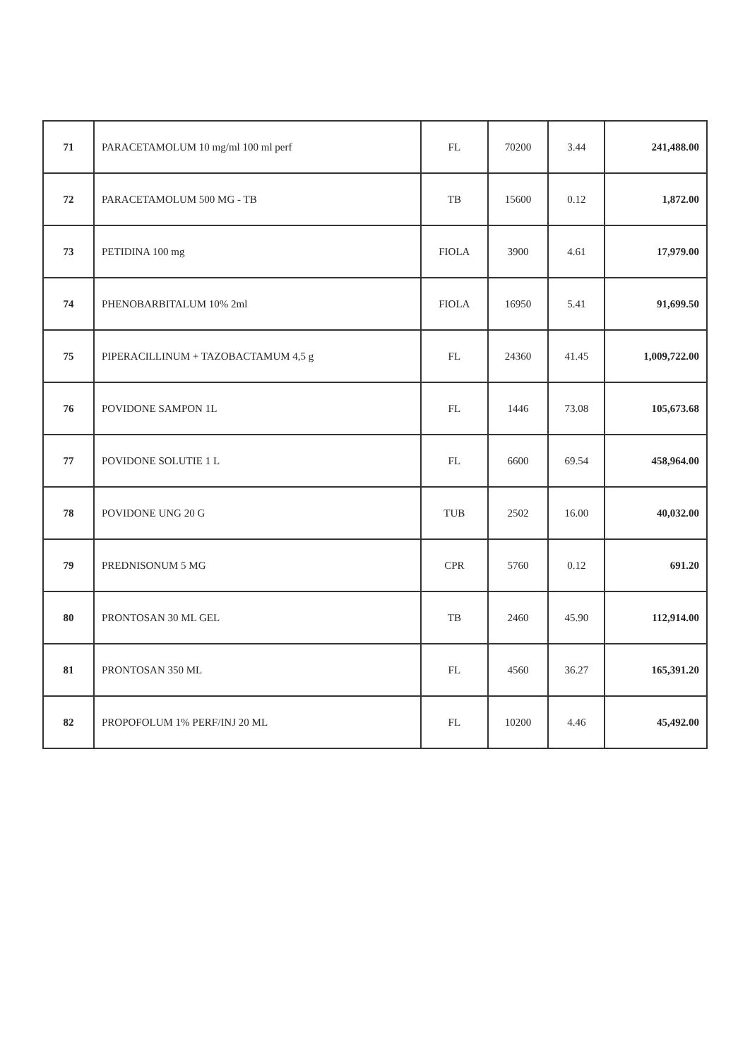| 71 | PARACETAMOLUM 10 mg/ml 100 ml perf | FL | 70200 | 3.44 | 241,488.00 |
| 72 | PARACETAMOLUM 500 MG - TB | TB | 15600 | 0.12 | 1,872.00 |
| 73 | PETIDINA 100 mg | FIOLA | 3900 | 4.61 | 17,979.00 |
| 74 | PHENOBARBITALUM 10% 2ml | FIOLA | 16950 | 5.41 | 91,699.50 |
| 75 | PIPERACILLINUM + TAZOBACTAMUM 4,5 g | FL | 24360 | 41.45 | 1,009,722.00 |
| 76 | POVIDONE SAMPON 1L | FL | 1446 | 73.08 | 105,673.68 |
| 77 | POVIDONE SOLUTIE 1 L | FL | 6600 | 69.54 | 458,964.00 |
| 78 | POVIDONE UNG 20 G | TUB | 2502 | 16.00 | 40,032.00 |
| 79 | PREDNISONUM 5 MG | CPR | 5760 | 0.12 | 691.20 |
| 80 | PRONTOSAN 30 ML GEL | TB | 2460 | 45.90 | 112,914.00 |
| 81 | PRONTOSAN 350 ML | FL | 4560 | 36.27 | 165,391.20 |
| 82 | PROPOFOLUM 1% PERF/INJ 20 ML | FL | 10200 | 4.46 | 45,492.00 |